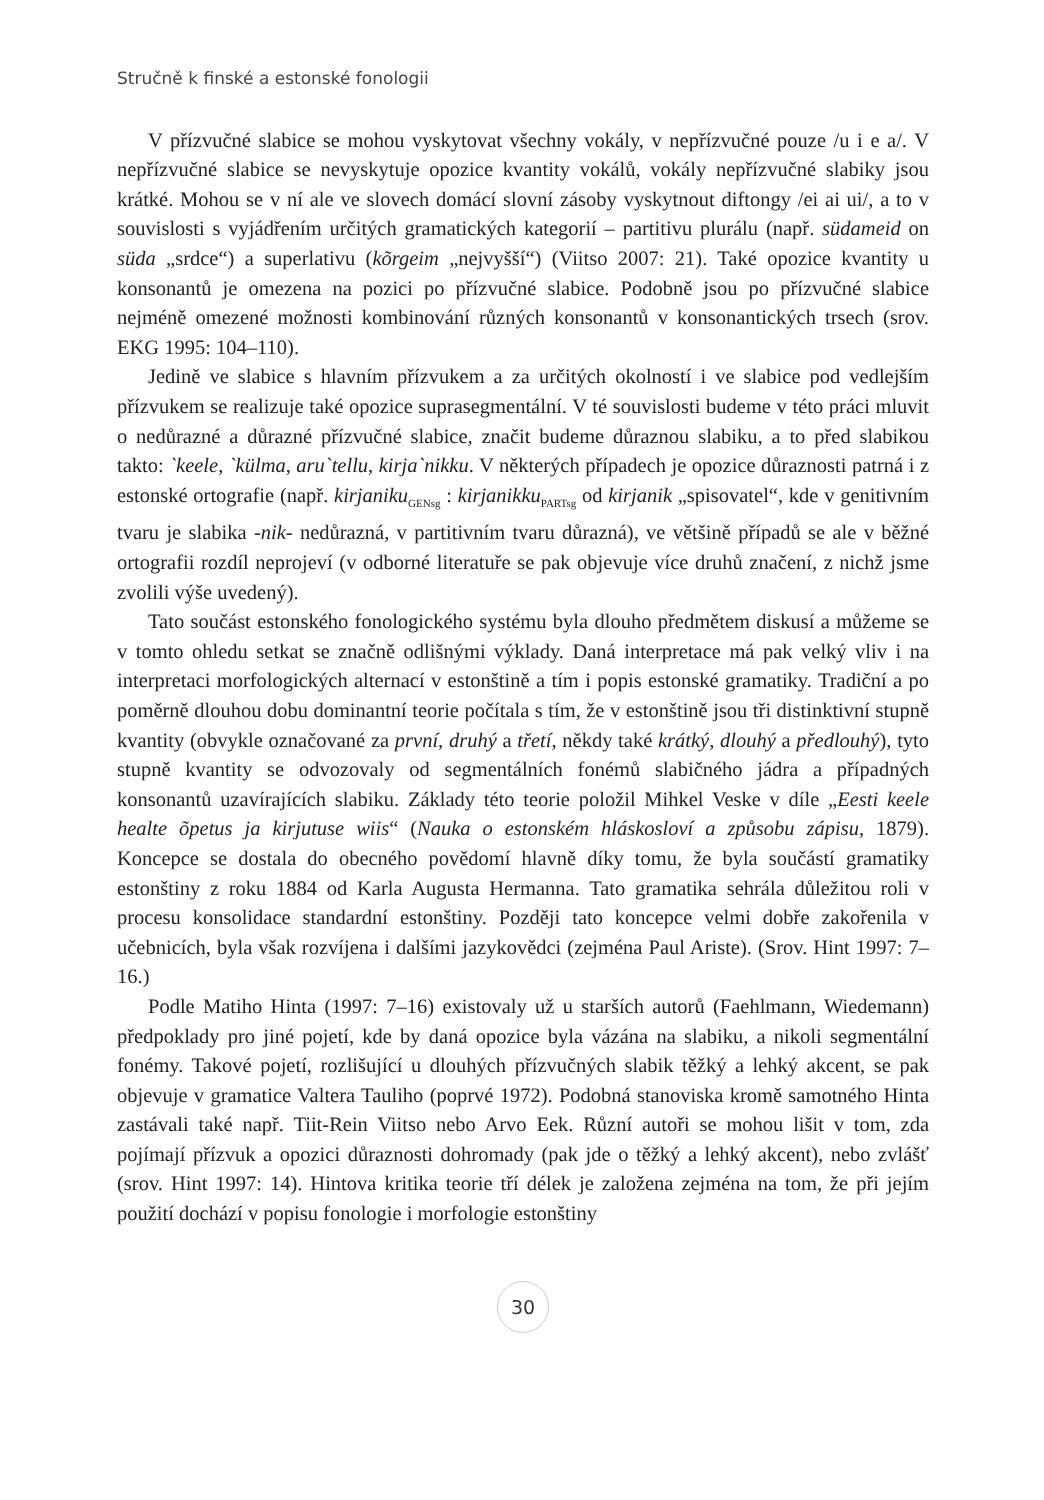Stručně k finské a estonské fonologii
V přízvučné slabice se mohou vyskytovat všechny vokály, v nepřízvučné pouze /u i e a/. V nepřízvučné slabice se nevyskytuje opozice kvantity vokálů, vokály nepřízvučné slabiky jsou krátké. Mohou se v ní ale ve slovech domácí slovní zásoby vyskytnout diftongy /ei ai ui/, a to v souvislosti s vyjádřením určitých gramatických kategorií – partitivu plurálu (např. südameid on süda „srdce“) a superlativu (kõrgeim „nejvyšší“) (Viitso 2007: 21). Také opozice kvantity u konsonantů je omezena na pozici po přízvučné slabice. Podobně jsou po přízvučné slabice nejméně omezené možnosti kombinování různých konsonantů v konsonantických trsech (srov. EKG 1995: 104–110).
Jedině ve slabice s hlavním přízvukem a za určitých okolností i ve slabice pod vedlejším přízvukem se realizuje také opozice suprasegmentální. V té souvislosti budeme v této práci mluvit o nedůrazné a důrazné přízvučné slabice, značit budeme důraznou slabiku, a to před slabikou takto: `keele, `külma, aru`tellu, kirja`nikku. V některých případech je opozice důraznosti patrná i z estonské ortografie (např. kirjaniku<sub>GENsg</sub> : kirjanikku<sub>PARTsg</sub> od kirjanik „spisovatel“, kde v genitivním tvaru je slabika -nik- nedůrazná, v partitivním tvaru důrazná), ve většině případů se ale v běžné ortografii rozdíl neprojeví (v odborné literatuře se pak objevuje více druhů značení, z nichž jsme zvolili výše uvedený).
Tato součást estonského fonologického systému byla dlouho předmětem diskusí a můžeme se v tomto ohledu setkat se značně odlišnými výklady. Daná interpretace má pak velký vliv i na interpretaci morfologických alternací v estonštině a tím i popis estonské gramatiky. Tradiční a po poměrně dlouhou dobu dominantní teorie počítala s tím, že v estonštině jsou tři distinktivní stupně kvantity (obvykle označované za první, druhý a třetí, někdy také krátký, dlouhý a předlouhý), tyto stupně kvantity se odvozovaly od segmentálních fonémů slabičného jádra a případných konsonantů uzavírajících slabiku. Základy této teorie položil Mihkel Veske v díle „Eesti keele healte õpetus ja kirjutuse wiis“ (Nauka o estonském hláskosloví a způsobu zápisu, 1879). Koncepce se dostala do obecného povědomí hlavně díky tomu, že byla součástí gramatiky estonštiny z roku 1884 od Karla Augusta Hermanna. Tato gramatika sehrála důležitou roli v procesu konsolidace standardní estonštiny. Později tato koncepce velmi dobře zakořenila v učebnicích, byla však rozvíjena i dalšími jazykovědci (zejména Paul Ariste). (Srov. Hint 1997: 7–16.)
Podle Matiho Hinta (1997: 7–16) existovaly už u starších autorů (Faehlmann, Wiedemann) předpoklady pro jiné pojetí, kde by daná opozice byla vázána na slabiku, a nikoli segmentální fonémy. Takové pojetí, rozlišující u dlouhých přízvučných slabik těžký a lehký akcent, se pak objevuje v gramatice Valtera Tauliho (poprvé 1972). Podobná stanoviska kromě samotného Hinta zastávali také např. Tiit-Rein Viitso nebo Arvo Eek. Různí autoři se mohou lišit v tom, zda pojímají přízvuk a opozici důraznosti dohromady (pak jde o těžký a lehký akcent), nebo zvlášť (srov. Hint 1997: 14). Hintova kritika teorie tří délek je založena zejména na tom, že při jejím použití dochází v popisu fonologie i morfologie estonštiny
30